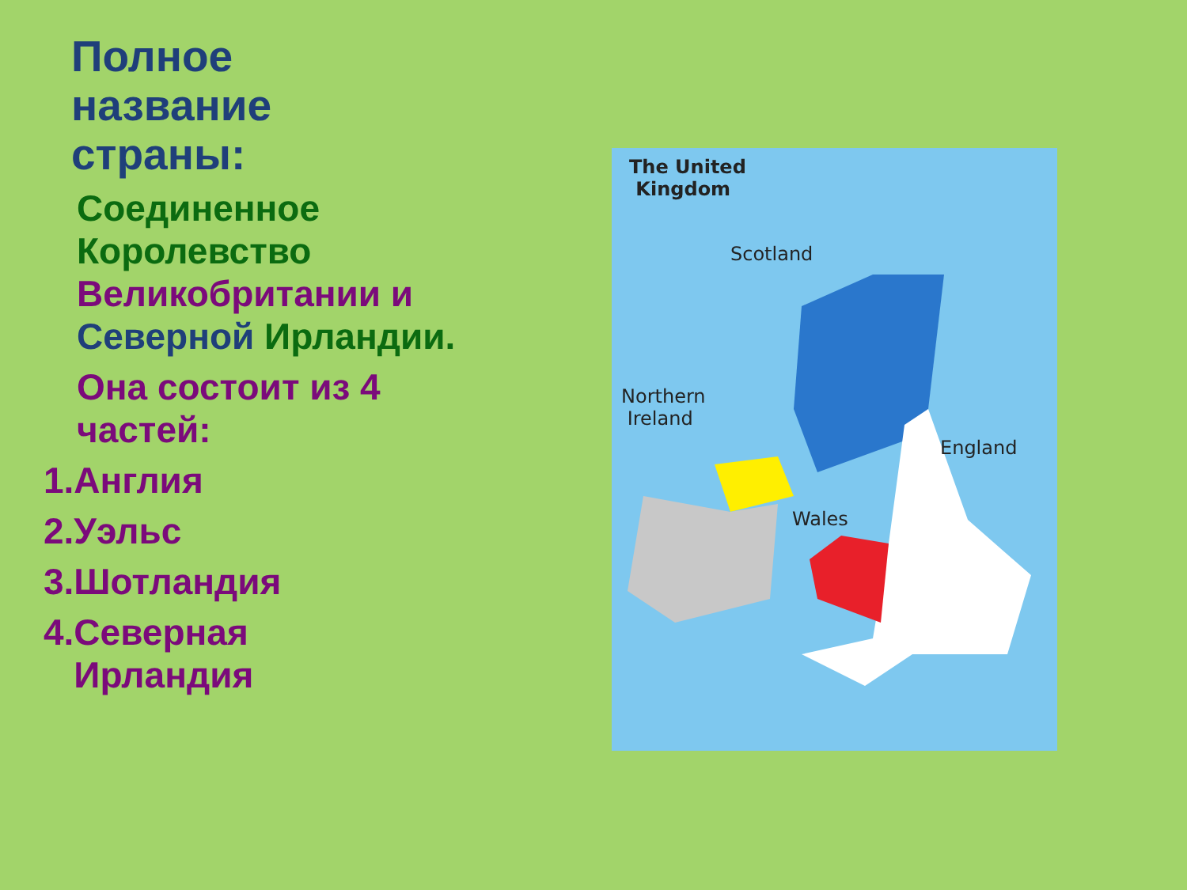Полное
название
страны:
Соединенное Королевство Великобритании и Северной Ирландии.
Она состоит из 4 частей:
1.Англия
2.Уэльс
3.Шотландия
4.Северная
Ирландия
The United
Kingdom
Scotland
Northern
Ireland
England
Wales